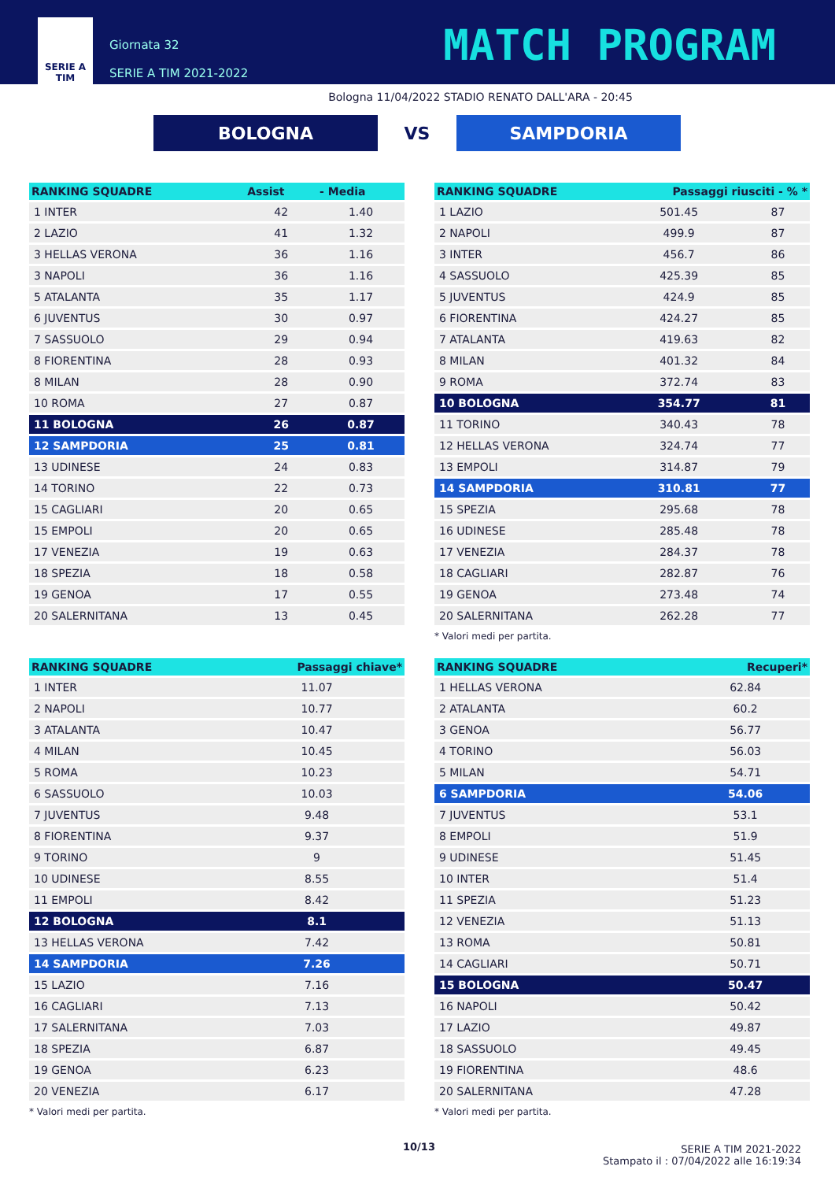SERIE A
TIM
Giornata 32
SERIE A TIM 2021-2022
MATCH PROGRAM
Bologna 11/04/2022 STADIO RENATO DALL'ARA - 20:45
BOLOGNA
VS
SAMPDORIA
| RANKING SQUADRE | Assist | - Media |
| --- | --- | --- |
| 1 INTER | 42 | 1.40 |
| 2 LAZIO | 41 | 1.32 |
| 3 HELLAS VERONA | 36 | 1.16 |
| 3 NAPOLI | 36 | 1.16 |
| 5 ATALANTA | 35 | 1.17 |
| 6 JUVENTUS | 30 | 0.97 |
| 7 SASSUOLO | 29 | 0.94 |
| 8 FIORENTINA | 28 | 0.93 |
| 8 MILAN | 28 | 0.90 |
| 10 ROMA | 27 | 0.87 |
| 11 BOLOGNA | 26 | 0.87 |
| 12 SAMPDORIA | 25 | 0.81 |
| 13 UDINESE | 24 | 0.83 |
| 14 TORINO | 22 | 0.73 |
| 15 CAGLIARI | 20 | 0.65 |
| 15 EMPOLI | 20 | 0.65 |
| 17 VENEZIA | 19 | 0.63 |
| 18 SPEZIA | 18 | 0.58 |
| 19 GENOA | 17 | 0.55 |
| 20 SALERNITANA | 13 | 0.45 |
| RANKING SQUADRE | Passaggi chiave* |
| --- | --- |
| 1 INTER | 11.07 |
| 2 NAPOLI | 10.77 |
| 3 ATALANTA | 10.47 |
| 4 MILAN | 10.45 |
| 5 ROMA | 10.23 |
| 6 SASSUOLO | 10.03 |
| 7 JUVENTUS | 9.48 |
| 8 FIORENTINA | 9.37 |
| 9 TORINO | 9 |
| 10 UDINESE | 8.55 |
| 11 EMPOLI | 8.42 |
| 12 BOLOGNA | 8.1 |
| 13 HELLAS VERONA | 7.42 |
| 14 SAMPDORIA | 7.26 |
| 15 LAZIO | 7.16 |
| 16 CAGLIARI | 7.13 |
| 17 SALERNITANA | 7.03 |
| 18 SPEZIA | 6.87 |
| 19 GENOA | 6.23 |
| 20 VENEZIA | 6.17 |
* Valori medi per partita.
| RANKING SQUADRE | Passaggi riusciti - % * | |
| --- | --- | --- |
| 1 LAZIO | 501.45 | 87 |
| 2 NAPOLI | 499.9 | 87 |
| 3 INTER | 456.7 | 86 |
| 4 SASSUOLO | 425.39 | 85 |
| 5 JUVENTUS | 424.9 | 85 |
| 6 FIORENTINA | 424.27 | 85 |
| 7 ATALANTA | 419.63 | 82 |
| 8 MILAN | 401.32 | 84 |
| 9 ROMA | 372.74 | 83 |
| 10 BOLOGNA | 354.77 | 81 |
| 11 TORINO | 340.43 | 78 |
| 12 HELLAS VERONA | 324.74 | 77 |
| 13 EMPOLI | 314.87 | 79 |
| 14 SAMPDORIA | 310.81 | 77 |
| 15 SPEZIA | 295.68 | 78 |
| 16 UDINESE | 285.48 | 78 |
| 17 VENEZIA | 284.37 | 78 |
| 18 CAGLIARI | 282.87 | 76 |
| 19 GENOA | 273.48 | 74 |
| 20 SALERNITANA | 262.28 | 77 |
* Valori medi per partita.
| RANKING SQUADRE | Recuperi* |
| --- | --- |
| 1 HELLAS VERONA | 62.84 |
| 2 ATALANTA | 60.2 |
| 3 GENOA | 56.77 |
| 4 TORINO | 56.03 |
| 5 MILAN | 54.71 |
| 6 SAMPDORIA | 54.06 |
| 7 JUVENTUS | 53.1 |
| 8 EMPOLI | 51.9 |
| 9 UDINESE | 51.45 |
| 10 INTER | 51.4 |
| 11 SPEZIA | 51.23 |
| 12 VENEZIA | 51.13 |
| 13 ROMA | 50.81 |
| 14 CAGLIARI | 50.71 |
| 15 BOLOGNA | 50.47 |
| 16 NAPOLI | 50.42 |
| 17 LAZIO | 49.87 |
| 18 SASSUOLO | 49.45 |
| 19 FIORENTINA | 48.6 |
| 20 SALERNITANA | 47.28 |
* Valori medi per partita.
10/13 SERIE A TIM 2021-2022
Stampato il : 07/04/2022 alle 16:19:34